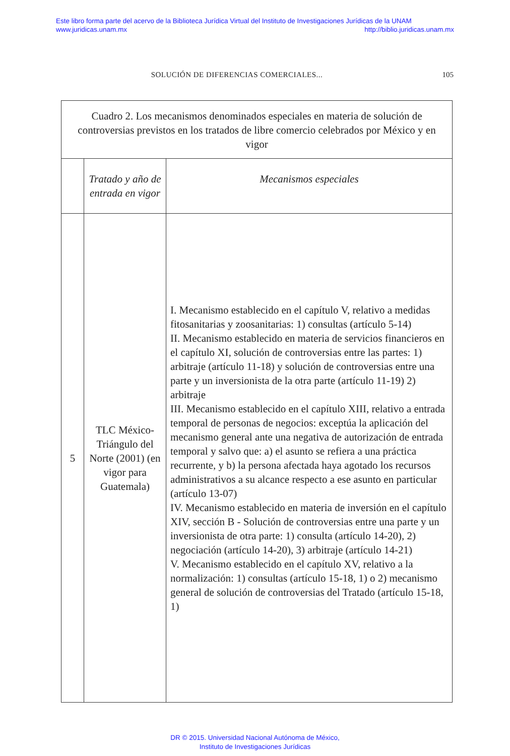Este libro forma parte del acervo de la Biblioteca Jurídica Virtual del Instituto de Investigaciones Jurídicas de la UNAM
www.juridicas.unam.mx http://biblio.juridicas.unam.mx
SOLUCIÓN DE DIFERENCIAS COMERCIALES... 105
| Cuadro 2. Los mecanismos denominados especiales en materia de solución de controversias previstos en los tratados de libre comercio celebrados por México y en vigor | | |
| --- | --- | --- |
| | Tratado y año de entrada en vigor | Mecanismos especiales |
| 5 | TLC México-Triángulo del Norte (2001) (en vigor para Guatemala) | I. Mecanismo establecido en el capítulo V, relativo a medidas fitosanitarias y zoosanitarias: 1) consultas (artículo 5-14) II. Mecanismo establecido en materia de servicios financieros en el capítulo XI, solución de controversias entre las partes: 1) arbitraje (artículo 11-18) y solución de controversias entre una parte y un inversionista de la otra parte (artículo 11-19) 2) arbitraje III. Mecanismo establecido en el capítulo XIII, relativo a entrada temporal de personas de negocios: exceptúa la aplicación del mecanismo general ante una negativa de autorización de entrada temporal y salvo que: a) el asunto se refiera a una práctica recurrente, y b) la persona afectada haya agotado los recursos administrativos a su alcance respecto a ese asunto en particular (artículo 13-07) IV. Mecanismo establecido en materia de inversión en el capítulo XIV, sección B - Solución de controversias entre una parte y un inversionista de otra parte: 1) consulta (artículo 14-20), 2) negociación (artículo 14-20), 3) arbitraje (artículo 14-21) V. Mecanismo establecido en el capítulo XV, relativo a la normalización: 1) consultas (artículo 15-18, 1) o 2) mecanismo general de solución de controversias del Tratado (artículo 15-18, 1) |
DR © 2015. Universidad Nacional Autónoma de México,
Instituto de Investigaciones Jurídicas